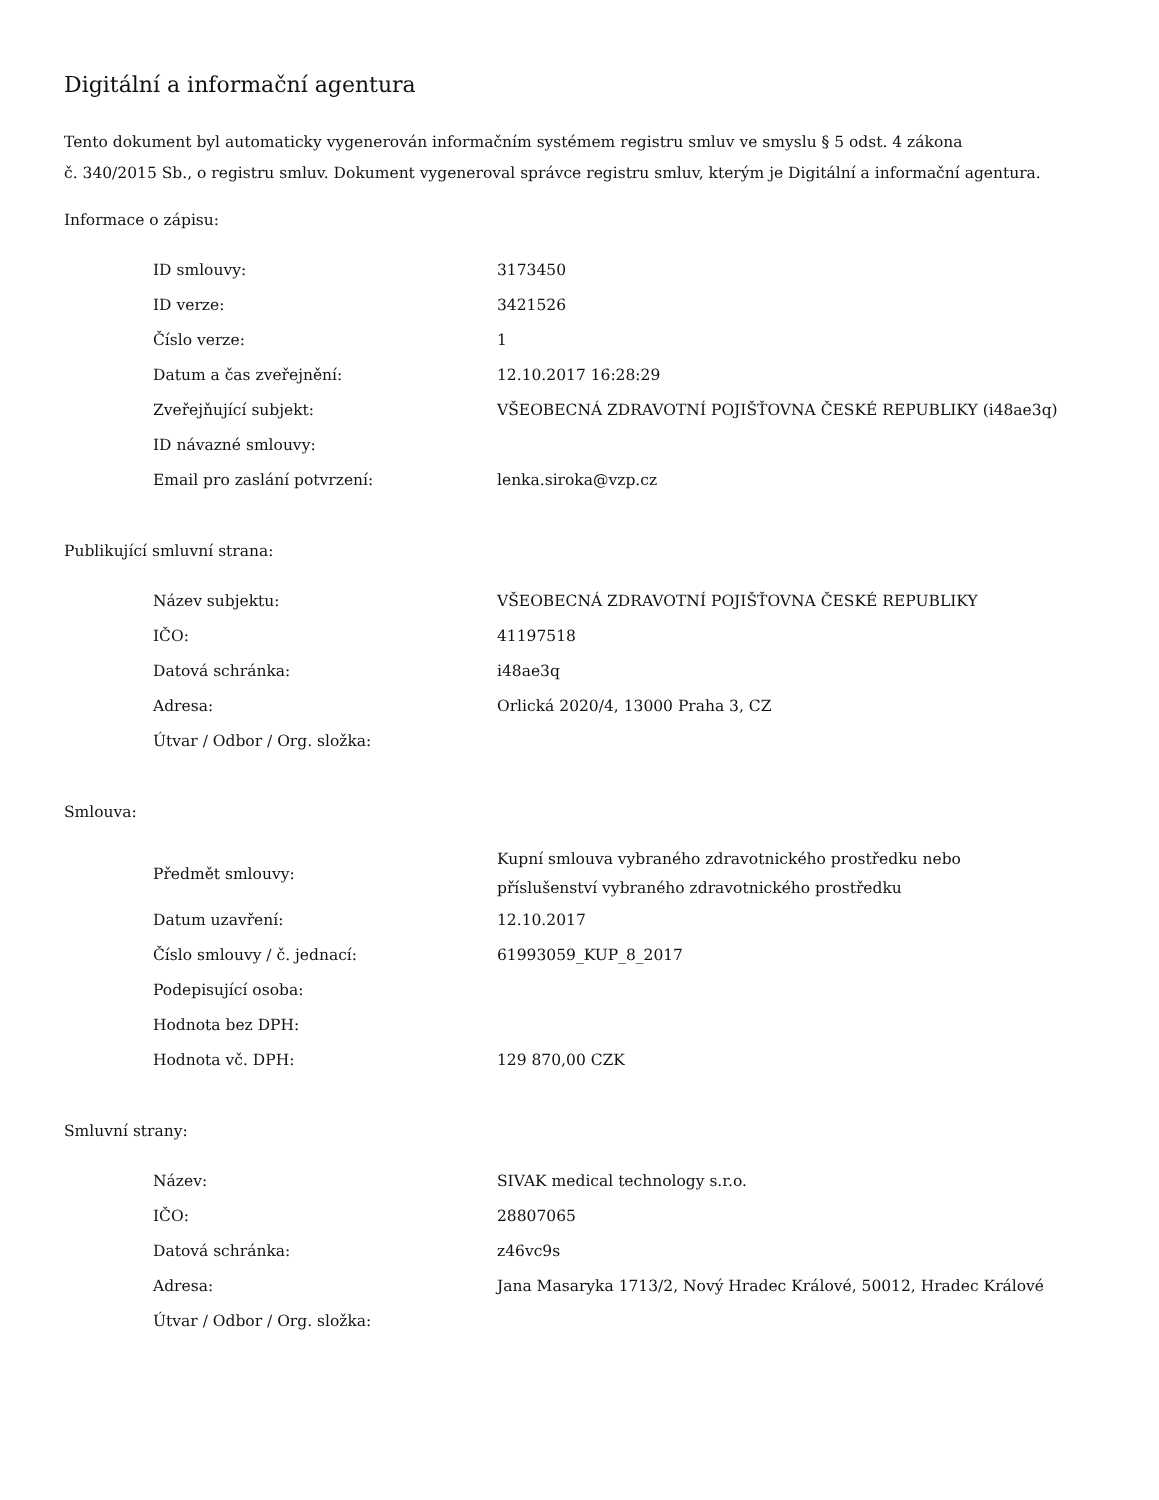Digitální a informační agentura
Tento dokument byl automaticky vygenerován informačním systémem registru smluv ve smyslu § 5 odst. 4 zákona
č. 340/2015 Sb., o registru smluv. Dokument vygeneroval správce registru smluv, kterým je Digitální a informační agentura.
Informace o zápisu:
| ID smlouvy: | 3173450 |
| ID verze: | 3421526 |
| Číslo verze: | 1 |
| Datum a čas zveřejnění: | 12.10.2017 16:28:29 |
| Zveřejňující subjekt: | VŠEOBECNÁ ZDRAVOTNÍ POJIŠŤOVNA ČESKÉ REPUBLIKY (i48ae3q) |
| ID návazné smlouvy: | |
| Email pro zaslání potvrzení: | lenka.siroka@vzp.cz |
Publikující smluvní strana:
| Název subjektu: | VŠEOBECNÁ ZDRAVOTNÍ POJIŠŤOVNA ČESKÉ REPUBLIKY |
| IČO: | 41197518 |
| Datová schránka: | i48ae3q |
| Adresa: | Orlická 2020/4, 13000 Praha 3, CZ |
| Útvar / Odbor / Org. složka: | |
Smlouva:
| Předmět smlouvy: | Kupní smlouva vybraného zdravotnického prostředku nebo příslušenství vybraného zdravotnického prostředku |
| Datum uzavření: | 12.10.2017 |
| Číslo smlouvy / č. jednací: | 61993059_KUP_8_2017 |
| Podepisující osoba: | |
| Hodnota bez DPH: | |
| Hodnota vč. DPH: | 129 870,00 CZK |
Smluvní strany:
| Název: | SIVAK medical technology s.r.o. |
| IČO: | 28807065 |
| Datová schránka: | z46vc9s |
| Adresa: | Jana Masaryka 1713/2, Nový Hradec Králové, 50012, Hradec Králové |
| Útvar / Odbor / Org. složka: | |